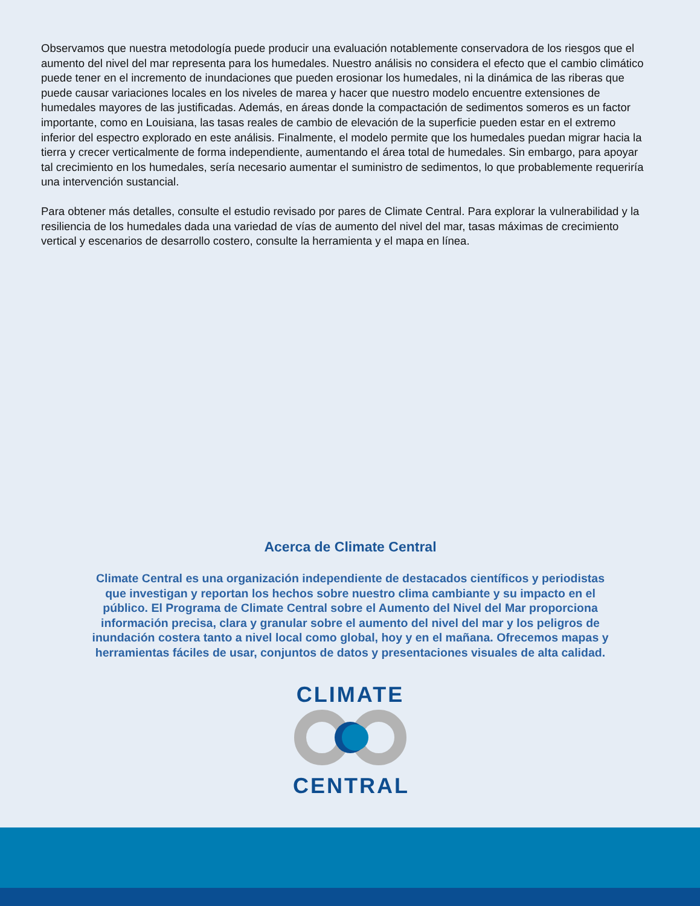Observamos que nuestra metodología puede producir una evaluación notablemente conservadora de los riesgos que el aumento del nivel del mar representa para los humedales. Nuestro análisis no considera el efecto que el cambio climático puede tener en el incremento de inundaciones que pueden erosionar los humedales, ni la dinámica de las riberas que puede causar variaciones locales en los niveles de marea y hacer que nuestro modelo encuentre extensiones de humedales mayores de las justificadas. Además, en áreas donde la compactación de sedimentos someros es un factor importante, como en Louisiana, las tasas reales de cambio de elevación de la superficie pueden estar en el extremo inferior del espectro explorado en este análisis. Finalmente, el modelo permite que los humedales puedan migrar hacia la tierra y crecer verticalmente de forma independiente, aumentando el área total de humedales. Sin embargo, para apoyar tal crecimiento en los humedales, sería necesario aumentar el suministro de sedimentos, lo que probablemente requeriría una intervención sustancial.
Para obtener más detalles, consulte el estudio revisado por pares de Climate Central. Para explorar la vulnerabilidad y la resiliencia de los humedales dada una variedad de vías de aumento del nivel del mar, tasas máximas de crecimiento vertical y escenarios de desarrollo costero, consulte la herramienta y el mapa en línea.
Acerca de Climate Central
Climate Central es una organización independiente de destacados científicos y periodistas que investigan y reportan los hechos sobre nuestro clima cambiante y su impacto en el público. El Programa de Climate Central sobre el Aumento del Nivel del Mar proporciona información precisa, clara y granular sobre el aumento del nivel del mar y los peligros de inundación costera tanto a nivel local como global, hoy y en el mañana. Ofrecemos mapas y herramientas fáciles de usar, conjuntos de datos y presentaciones visuales de alta calidad.
CLIMATE CENTRAL